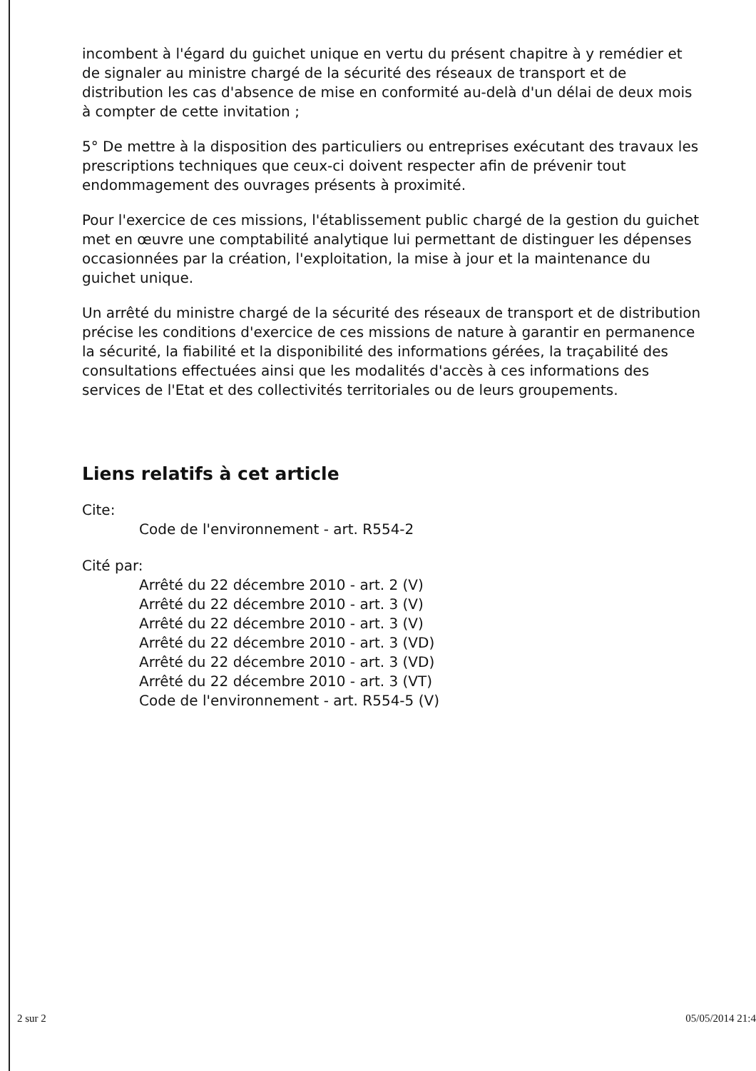incombent à l'égard du guichet unique en vertu du présent chapitre à y remédier et de signaler au ministre chargé de la sécurité des réseaux de transport et de distribution les cas d'absence de mise en conformité au-delà d'un délai de deux mois à compter de cette invitation ;
5° De mettre à la disposition des particuliers ou entreprises exécutant des travaux les prescriptions techniques que ceux-ci doivent respecter afin de prévenir tout endommagement des ouvrages présents à proximité.
Pour l'exercice de ces missions, l'établissement public chargé de la gestion du guichet met en œuvre une comptabilité analytique lui permettant de distinguer les dépenses occasionnées par la création, l'exploitation, la mise à jour et la maintenance du guichet unique.
Un arrêté du ministre chargé de la sécurité des réseaux de transport et de distribution précise les conditions d'exercice de ces missions de nature à garantir en permanence la sécurité, la fiabilité et la disponibilité des informations gérées, la traçabilité des consultations effectuées ainsi que les modalités d'accès à ces informations des services de l'Etat et des collectivités territoriales ou de leurs groupements.
Liens relatifs à cet article
Cite:
Code de l'environnement - art. R554-2
Cité par:
Arrêté du 22 décembre 2010 - art. 2 (V)
Arrêté du 22 décembre 2010 - art. 3 (V)
Arrêté du 22 décembre 2010 - art. 3 (V)
Arrêté du 22 décembre 2010 - art. 3 (VD)
Arrêté du 22 décembre 2010 - art. 3 (VD)
Arrêté du 22 décembre 2010 - art. 3 (VT)
Code de l'environnement - art. R554-5 (V)
2 sur 2 05/05/2014 21:4